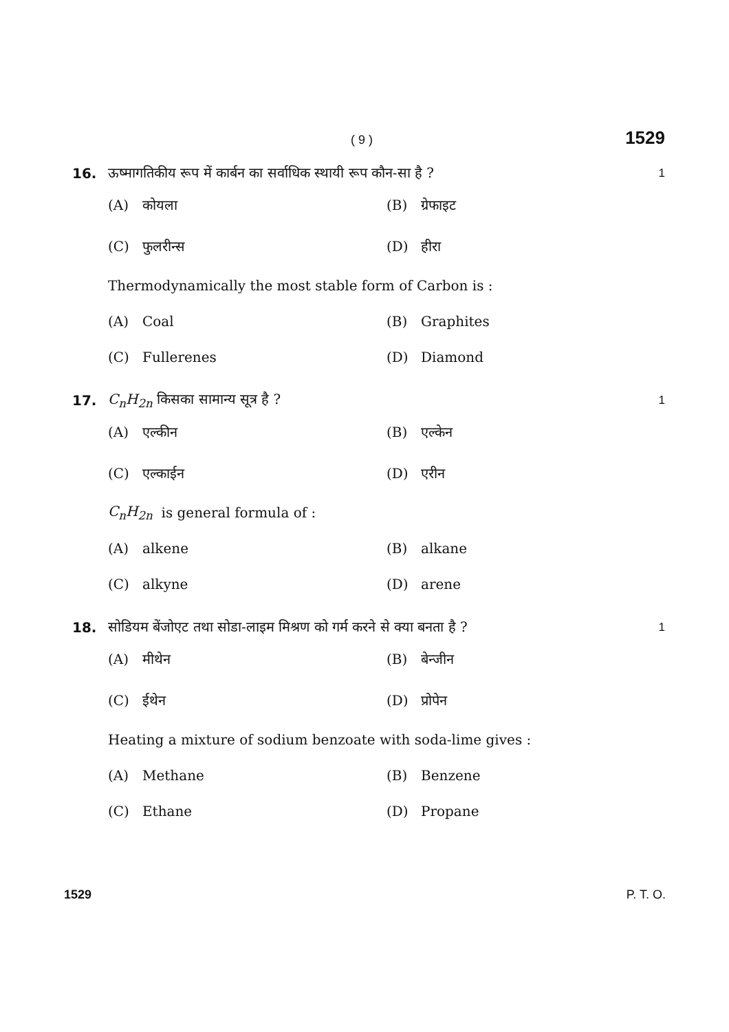( 9 ) 1529
16. ऊष्मागतिकीय रूप में कार्बन का सर्वाधिक स्थायी रूप कौन-सा है ? 1
(A) कोयला (B) ग्रेफाइट
(C) फुलरीन्स (D) हीरा
Thermodynamically the most stable form of Carbon is :
(A) Coal (B) Graphites
(C) Fullerenes (D) Diamond
17. C<sub>n</sub>H<sub>2n</sub> किसका सामान्य सूत्र है ? 1
(A) एल्कीन (B) एल्केन
(C) एल्काईन (D) एरीन
C<sub>n</sub>H<sub>2n</sub> is general formula of :
(A) alkene (B) alkane
(C) alkyne (D) arene
18. सोडियम बेंजोएट तथा सोडा-लाइम मिश्रण को गर्म करने से क्या बनता है ? 1
(A) मीथेन (B) बेन्जीन
(C) ईथेन (D) प्रोपेन
Heating a mixture of sodium benzoate with soda-lime gives :
(A) Methane (B) Benzene
(C) Ethane (D) Propane
1529 P. T. O.